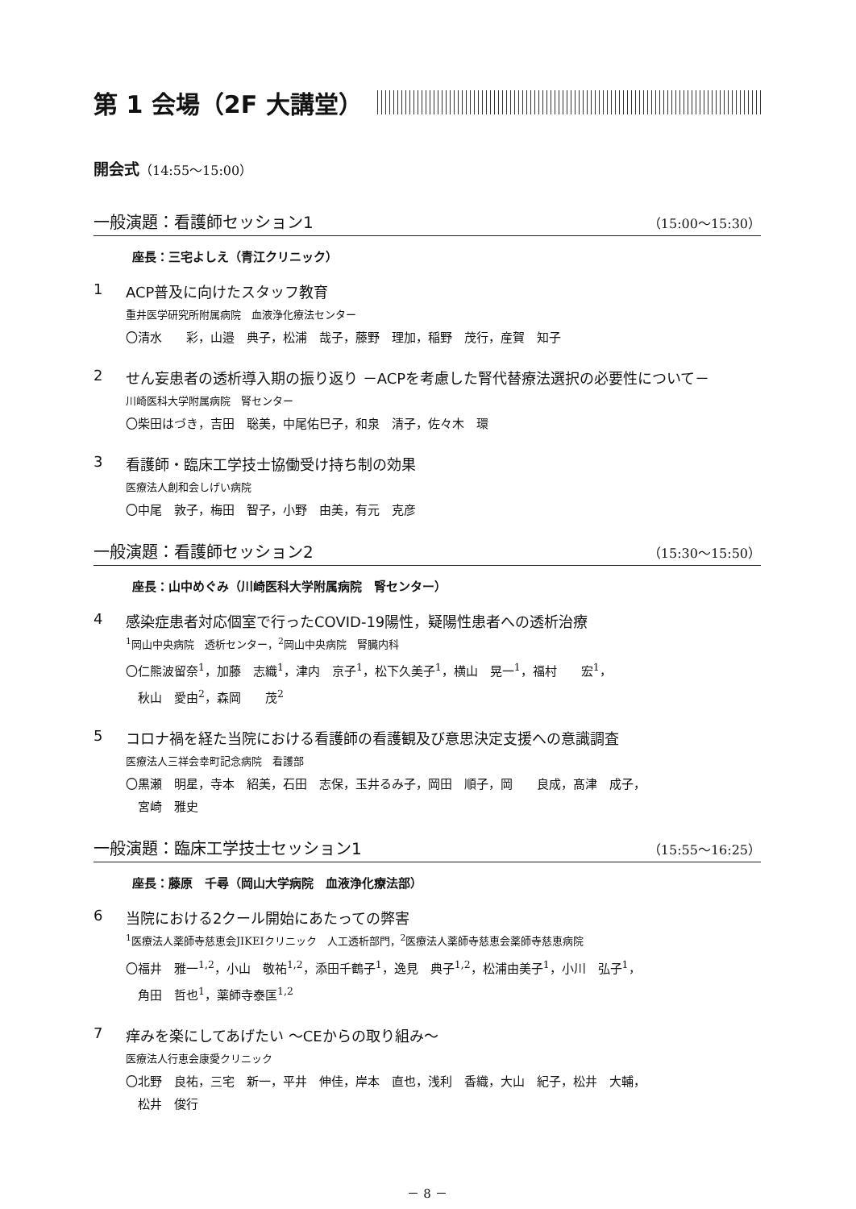第 1 会場（2F 大講堂）
開会式（14:55～15:00）
一般演題：看護師セッション1 （15:00～15:30）
座長：三宅よしえ（青江クリニック）
1 ACP普及に向けたスタッフ教育
重井医学研究所附属病院　血液浄化療法センター
〇清水　　彩，山邉　典子，松浦　哉子，藤野　理加，稲野　茂行，産賀　知子
2 せん妄患者の透析導入期の振り返り －ACPを考慮した腎代替療法選択の必要性について－
川崎医科大学附属病院　腎センター
〇柴田はづき，吉田　聡美，中尾佑巳子，和泉　清子，佐々木　環
3 看護師・臨床工学技士協働受け持ち制の効果
医療法人創和会しげい病院
〇中尾　敦子，梅田　智子，小野　由美，有元　克彦
一般演題：看護師セッション2 （15:30～15:50）
座長：山中めぐみ（川崎医科大学附属病院　腎センター）
4 感染症患者対応個室で行ったCOVID-19陽性，疑陽性患者への透析治療
<sup>1</sup> 岡山中央病院　透析センター，<sup>2</sup>岡山中央病院　腎臓内科
〇仁熊波留奈<sup>1</sup>，加藤　志織<sup>1</sup>，津内　京子<sup>1</sup>，松下久美子<sup>1</sup>，横山　晃一<sup>1</sup>，福村　　宏<sup>1</sup>，
　秋山　愛由<sup>2</sup>，森岡　　茂<sup>2</sup>
5 コロナ禍を経た当院における看護師の看護観及び意思決定支援への意識調査
医療法人三祥会幸町記念病院　看護部
〇黒瀬　明星，寺本　紹美，石田　志保，玉井るみ子，岡田　順子，岡　　良成，髙津　成子，
　宮崎　雅史
一般演題：臨床工学技士セッション1 （15:55～16:25）
座長：藤原　千尋（岡山大学病院　血液浄化療法部）
6 当院における2クール開始にあたっての弊害
<sup>1</sup> 医療法人薬師寺慈恵会JIKEIクリニック　人工透析部門，<sup>2</sup>医療法人薬師寺慈恵会薬師寺慈恵病院
〇福井　雅一<sup>1,2</sup>，小山　敬祐<sup>1,2</sup>，添田千鶴子<sup>1</sup>，逸見　典子<sup>1,2</sup>，松浦由美子<sup>1</sup>，小川　弘子<sup>1</sup>，
　角田　哲也<sup>1</sup>，薬師寺泰匡<sup>1,2</sup>
7 痒みを楽にしてあげたい ～CEからの取り組み～
医療法人行恵会康愛クリニック
〇北野　良祐，三宅　新一，平井　伸佳，岸本　直也，浅利　香織，大山　紀子，松井　大輔，
　松井　俊行
－ 8 －